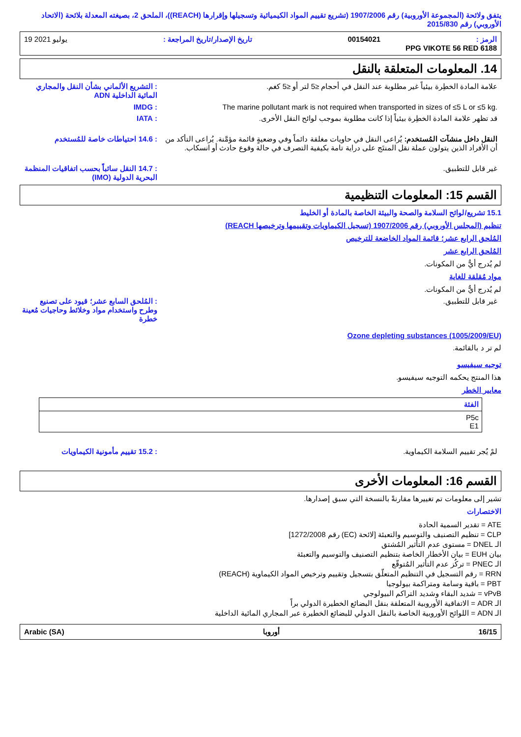يتفق ولائحة (المجموعة الأوروبية) رقم 1907/2006 (تشريع تقييم المواد الكيميائية وتسجيلها وإقرارها (REACH))، الملحق 2، بصيغته المعدلة بلائحة (الاتحاد الأوروبي) رقم 2015/830
19 يوليو 2021: تاريخ الإصدار/تاريخ المراجعة 00154021: الرمز
PPG VIKOTE 56 RED 6188
14. المعلومات المتعلقة بالنقل
علامة المادة الخطِرة بيئياً غير مطلوبة عند النقل في أحجام ≤5 لتر أو ≤5 كغم.
: التشريع الألماني بشأن النقل والمجاري المائية الداخلية ADN
The marine pollutant mark is not required when transported in sizes of ≤5 L or ≤5 kg.
: IMDG
قد تظهر علامة المادة الخطِرة بيئياً إذا كانت مطلوبة بموجب لوائح النقل الأخرى.
: IATA
النقل داخل منشآت المُستخدم: يُراعى النقل في حاويات مغلقة دائماً وفي وضعيةٍ قائمة مؤمَّنة. يُراعى التأكد من أن الأفراد الذين يتولون عملة نقل المنتَج على دراية تامة بكيفية التصرف في حالة وقوع حادث أو انسكاب.
: 14.6 احتياطات خاصة للمُستخدم
غير قابل للتطبيق. : 14.7 النقل سائباً بحسب اتفاقيات المنظمة البحرية الدولية (IMO)
القسم 15: المعلومات التنظيمية
15.1 تشريع/لوائح السلامة والصحة والبيئة الخاصة بالمادة أو الخليط
تنظيم (المجلس الأوروبي) رقم 1907/2006 (تسجيل الكيماويات وتقييمها وترخيصها REACH)
المُلحق الرابع عشر؛ قائمة المواد الخاضعة للترخيص
المُلحق الرابع عشر
لم يُدرج أيٌّ من المكونات.
مواد مُقلقة للغاية
لم يُدرج أيٌّ من المكونات.
غير قابل للتطبيق. : المُلحق السابع عشر؛ قيود على تصنيع وطرح واستخدام مواد وخلائط وحاجيات مُعينة خطرة
Ozone depleting substances (1005/2009/EU)
لم تر د بالقائمة.
توجيه سيفيسو
هذا المنتج يحكمه التوجيه سيفيسو.
معايير الخطر
| الفئة |
| --- |
| P5c E1 |
لمْ يُجر تقييم السلامة الكيماوية.
: 15.2 تقييم مأمونية الكيماويات
القسم 16: المعلومات الأخرى
تشير إلى معلومات تم تغييرها مقارنةً بالنسخة التي سبق إصدارها.
الاختصارات
ATE = تقدير السمية الحادة
CLP = تنظيم التصنيف والتوسيم والتعبئة [لائحة (EC) رقم 1272/2008]
الـ DNEL = مستوى عدم التأثير المُشتق
بيان EUH = بيان الأخطار الخاصة بتنظيم التصنيف والتوسيم والتعبئة
الـ PNEC = تركُز عدم التأثير المُتوقّع
RRN = رقم التسجيل في التنظيم المتعلّق بتسجيل وتقييم وترخيص المواد الكيماوية (REACH)
PBT = باقية وسامة ومتراكمة بيولوجيا
vPvB = شديد البقاء وشديد التراكم البيولوجي
الـ ADR = الاتفاقية الأوروبية المتعلقة بنقل البضائع الخطيرة الدولي براً
الـ ADN = اللوائح الأوروبية الخاصة بالنقل الدولي للبضائع الخطيرة عبر المجاري المائية الداخلية
16/15 أوروبا Arabic (SA)